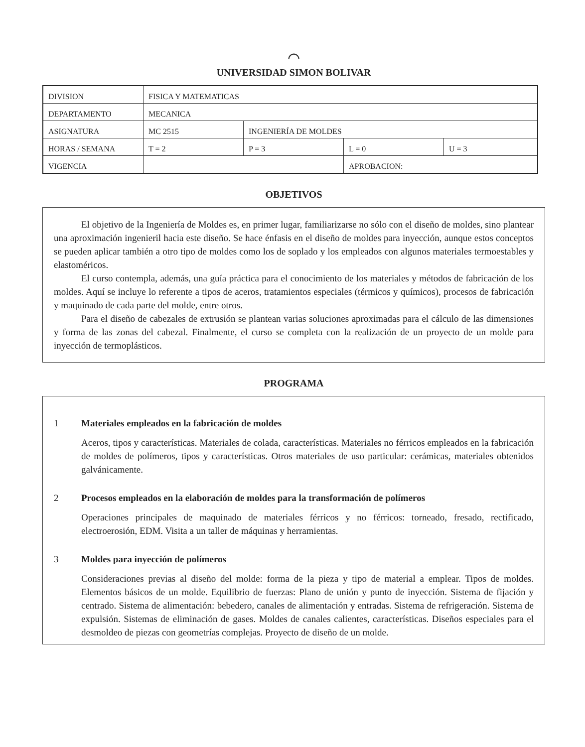⌒
UNIVERSIDAD SIMON BOLIVAR
| DIVISION | FISICA Y MATEMATICAS | | | |
| DEPARTAMENTO | MECANICA | | | |
| ASIGNATURA | MC 2515 | INGENIERÍA DE MOLDES | | |
| HORAS / SEMANA | T = 2 | P = 3 | L = 0 | U = 3 |
| VIGENCIA | | | APROBACION: | |
OBJETIVOS
El objetivo de la Ingeniería de Moldes es, en primer lugar, familiarizarse no sólo con el diseño de moldes, sino plantear una aproximación ingenieril hacia este diseño. Se hace énfasis en el diseño de moldes para inyección, aunque estos conceptos se pueden aplicar también a otro tipo de moldes como los de soplado y los empleados con algunos materiales termoestables y elastoméricos.
El curso contempla, además, una guía práctica para el conocimiento de los materiales y métodos de fabricación de los moldes. Aquí se incluye lo referente a tipos de aceros, tratamientos especiales (térmicos y químicos), procesos de fabricación y maquinado de cada parte del molde, entre otros.
Para el diseño de cabezales de extrusión se plantean varias soluciones aproximadas para el cálculo de las dimensiones y forma de las zonas del cabezal. Finalmente, el curso se completa con la realización de un proyecto de un molde para inyección de termoplásticos.
PROGRAMA
1 Materiales empleados en la fabricación de moldes
Aceros, tipos y características. Materiales de colada, características. Materiales no férricos empleados en la fabricación de moldes de polímeros, tipos y características. Otros materiales de uso particular: cerámicas, materiales obtenidos galvánicamente.
2 Procesos empleados en la elaboración de moldes para la transformación de polímeros
Operaciones principales de maquinado de materiales férricos y no férricos: torneado, fresado, rectificado, electroerosión, EDM. Visita a un taller de máquinas y herramientas.
3 Moldes para inyección de polímeros
Consideraciones previas al diseño del molde: forma de la pieza y tipo de material a emplear. Tipos de moldes. Elementos básicos de un molde. Equilibrio de fuerzas: Plano de unión y punto de inyección. Sistema de fijación y centrado. Sistema de alimentación: bebedero, canales de alimentación y entradas. Sistema de refrigeración. Sistema de expulsión. Sistemas de eliminación de gases. Moldes de canales calientes, características. Diseños especiales para el desmoldeo de piezas con geometrías complejas. Proyecto de diseño de un molde.